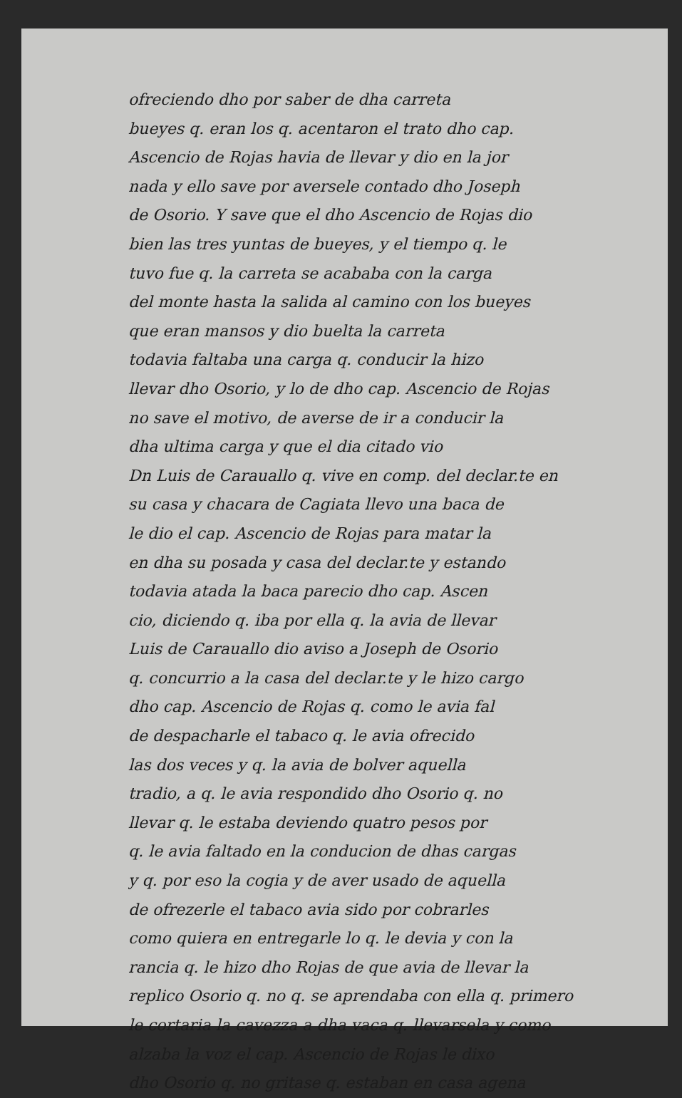ofreciendo dho por saber de dha carreta
bueyes q. eran los q. acentaron el trato dho cap.
Ascencio de Rojas havia de llevar y dio en la jor
nada y ello save por aversele contado dho Joseph
de Osorio. Y save que el dho Ascencio de Rojas dio
bien las tres yuntas de bueyes, y el tiempo q. le
tuvo fue q. la carreta se acababa con la carga
del monte hasta la salida al camino con los bueyes
que eran mansos y dio buelta la carreta
todavia faltaba una carga q. conducir la hizo
llevar dho Osorio, y lo de dho cap. Ascencio de Rojas
no save el motivo, de averse de ir a conducir la
dha ultima carga y que el dia citado vio
Dn Luis de Carauallo q. vive en comp. del declar.te en
su casa y chacara de Cagiata llevo una baca de
le dio el cap. Ascencio de Rojas para matar la
en dha su posada y casa del declar.te y estando
todavia atada la baca parecio dho cap. Ascen
cio, diciendo q. iba por ella q. la avia de llevar
Luis de Carauallo dio aviso a Joseph de Osorio
q. concurrio a la casa del declar.te y le hizo cargo
dho cap. Ascencio de Rojas q. como le avia fal
de despacharle el tabaco q. le avia ofrecido
las dos veces y q. la avia de bolver aquella
tradio, a q. le avia respondido dho Osorio q. no
llevar q. le estaba deviendo quatro pesos por
q. le avia faltado en la conducion de dhas cargas
y q. por eso la cogia y de aver usado de aquella
de ofrezerle el tabaco avia sido por cobrarles
como quiera en entregarle lo q. le devia y con la
rancia q. le hizo dho Rojas de que avia de llevar la
replico Osorio q. no q. se aprendaba con ella q. primero
le cortaria la cavezza a dha vaca q. llevarsela y como
alzaba la voz el cap. Ascencio de Rojas le dixo
dho Osorio q. no gritase q. estaban en casa agena